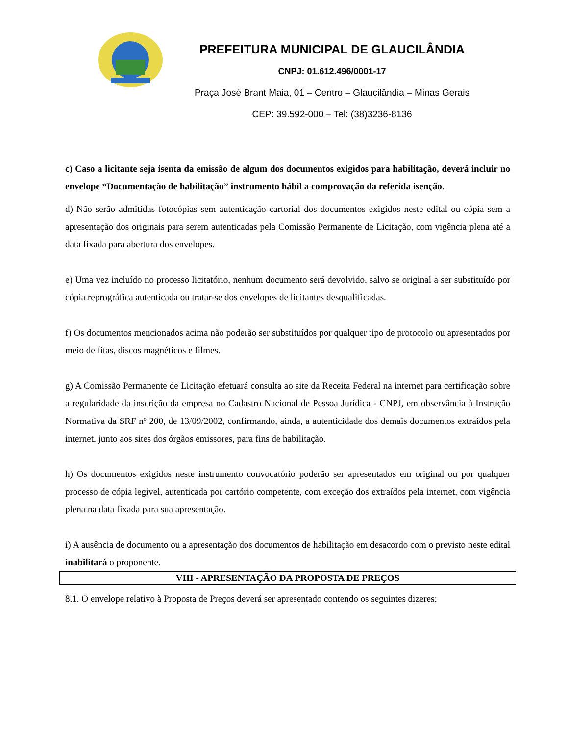PREFEITURA MUNICIPAL DE GLAUCILÂNDIA
CNPJ: 01.612.496/0001-17
Praça José Brant Maia, 01 – Centro – Glaucilândia – Minas Gerais
CEP: 39.592-000 – Tel: (38)3236-8136
c) Caso a licitante seja isenta da emissão de algum dos documentos exigidos para habilitação, deverá incluir no envelope “Documentação de habilitação” instrumento hábil a comprovação da referida isenção.
d) Não serão admitidas fotocópias sem autenticação cartorial dos documentos exigidos neste edital ou cópia sem a apresentação dos originais para serem autenticadas pela Comissão Permanente de Licitação, com vigência plena até a data fixada para abertura dos envelopes.
e) Uma vez incluído no processo licitatório, nenhum documento será devolvido, salvo se original a ser substituído por cópia reprográfica autenticada ou tratar-se dos envelopes de licitantes desqualificadas.
f) Os documentos mencionados acima não poderão ser substituídos por qualquer tipo de protocolo ou apresentados por meio de fitas, discos magnéticos e filmes.
g) A Comissão Permanente de Licitação efetuará consulta ao site da Receita Federal na internet para certificação sobre a regularidade da inscrição da empresa no Cadastro Nacional de Pessoa Jurídica - CNPJ, em observância à Instrução Normativa da SRF nº 200, de 13/09/2002, confirmando, ainda, a autenticidade dos demais documentos extraídos pela internet, junto aos sites dos órgãos emissores, para fins de habilitação.
h) Os documentos exigidos neste instrumento convocatório poderão ser apresentados em original ou por qualquer processo de cópia legível, autenticada por cartório competente, com exceção dos extraídos pela internet, com vigência plena na data fixada para sua apresentação.
i) A ausência de documento ou a apresentação dos documentos de habilitação em desacordo com o previsto neste edital inabilitará o proponente.
VIII - APRESENTAÇÃO DA PROPOSTA DE PREÇOS
8.1. O envelope relativo à Proposta de Preços deverá ser apresentado contendo os seguintes dizeres: